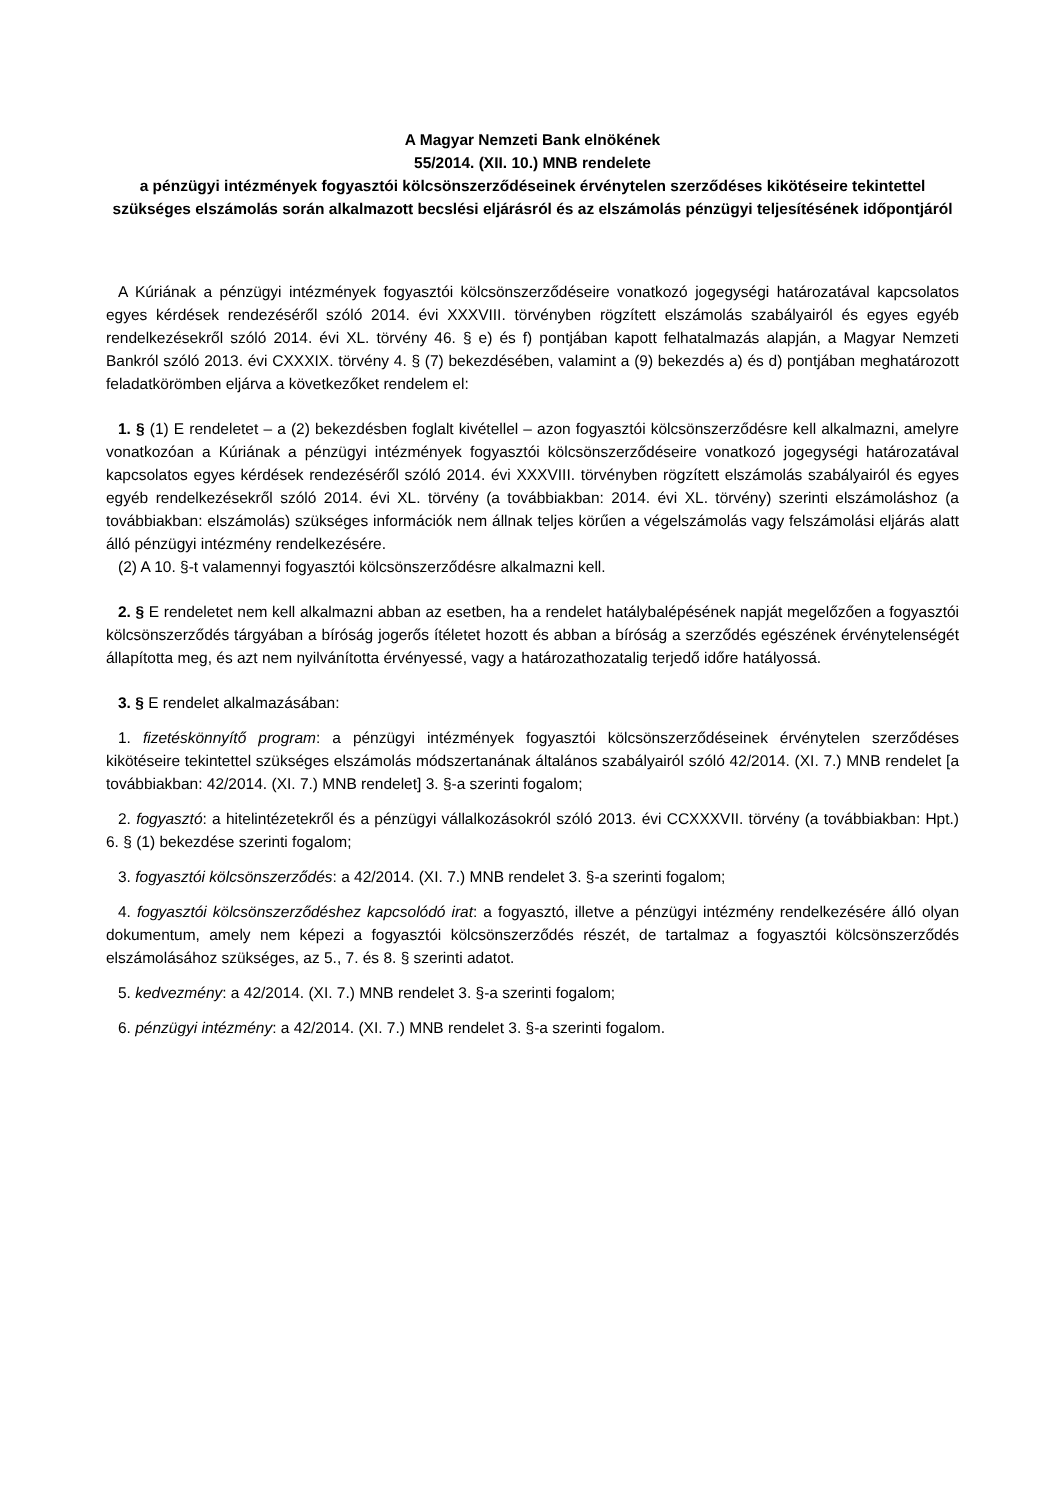A Magyar Nemzeti Bank elnökének
55/2014. (XII. 10.) MNB rendelete
a pénzügyi intézmények fogyasztói kölcsönszerződéseinek érvénytelen szerződéses kikötéseire tekintettel szükséges elszámolás során alkalmazott becslési eljárásról és az elszámolás pénzügyi teljesítésének időpontjáról
A Kúriának a pénzügyi intézmények fogyasztói kölcsönszerződéseire vonatkozó jogegységi határozatával kapcsolatos egyes kérdések rendezéséről szóló 2014. évi XXXVIII. törvényben rögzített elszámolás szabályairól és egyes egyéb rendelkezésekről szóló 2014. évi XL. törvény 46. § e) és f) pontjában kapott felhatalmazás alapján, a Magyar Nemzeti Bankról szóló 2013. évi CXXXIX. törvény 4. § (7) bekezdésében, valamint a (9) bekezdés a) és d) pontjában meghatározott feladatkörömben eljárva a következőket rendelem el:
1. § (1) E rendeletet – a (2) bekezdésben foglalt kivétellel – azon fogyasztói kölcsönszerződésre kell alkalmazni, amelyre vonatkozóan a Kúriának a pénzügyi intézmények fogyasztói kölcsönszerződéseire vonatkozó jogegységi határozatával kapcsolatos egyes kérdések rendezéséről szóló 2014. évi XXXVIII. törvényben rögzített elszámolás szabályairól és egyes egyéb rendelkezésekről szóló 2014. évi XL. törvény (a továbbiakban: 2014. évi XL. törvény) szerinti elszámoláshoz (a továbbiakban: elszámolás) szükséges információk nem állnak teljes körűen a végelszámolás vagy felszámolási eljárás alatt álló pénzügyi intézmény rendelkezésére.
(2) A 10. §-t valamennyi fogyasztói kölcsönszerződésre alkalmazni kell.
2. § E rendeletet nem kell alkalmazni abban az esetben, ha a rendelet hatálybalépésének napját megelőzően a fogyasztói kölcsönszerződés tárgyában a bíróság jogerős ítéletet hozott és abban a bíróság a szerződés egészének érvénytelenségét állapította meg, és azt nem nyilvánította érvényessé, vagy a határozathozatalig terjedő időre hatályossá.
3. § E rendelet alkalmazásában:
1. fizetéskönnyítő program: a pénzügyi intézmények fogyasztói kölcsönszerződéseinek érvénytelen szerződéses kikötéseire tekintettel szükséges elszámolás módszertanának általános szabályairól szóló 42/2014. (XI. 7.) MNB rendelet [a továbbiakban: 42/2014. (XI. 7.) MNB rendelet] 3. §-a szerinti fogalom;
2. fogyasztó: a hitelintézetekről és a pénzügyi vállalkozásokról szóló 2013. évi CCXXXVII. törvény (a továbbiakban: Hpt.) 6. § (1) bekezdése szerinti fogalom;
3. fogyasztói kölcsönszerződés: a 42/2014. (XI. 7.) MNB rendelet 3. §-a szerinti fogalom;
4. fogyasztói kölcsönszerződéshez kapcsolódó irat: a fogyasztó, illetve a pénzügyi intézmény rendelkezésére álló olyan dokumentum, amely nem képezi a fogyasztói kölcsönszerződés részét, de tartalmaz a fogyasztói kölcsönszerződés elszámolásához szükséges, az 5., 7. és 8. § szerinti adatot.
5. kedvezmény: a 42/2014. (XI. 7.) MNB rendelet 3. §-a szerinti fogalom;
6. pénzügyi intézmény: a 42/2014. (XI. 7.) MNB rendelet 3. §-a szerinti fogalom.